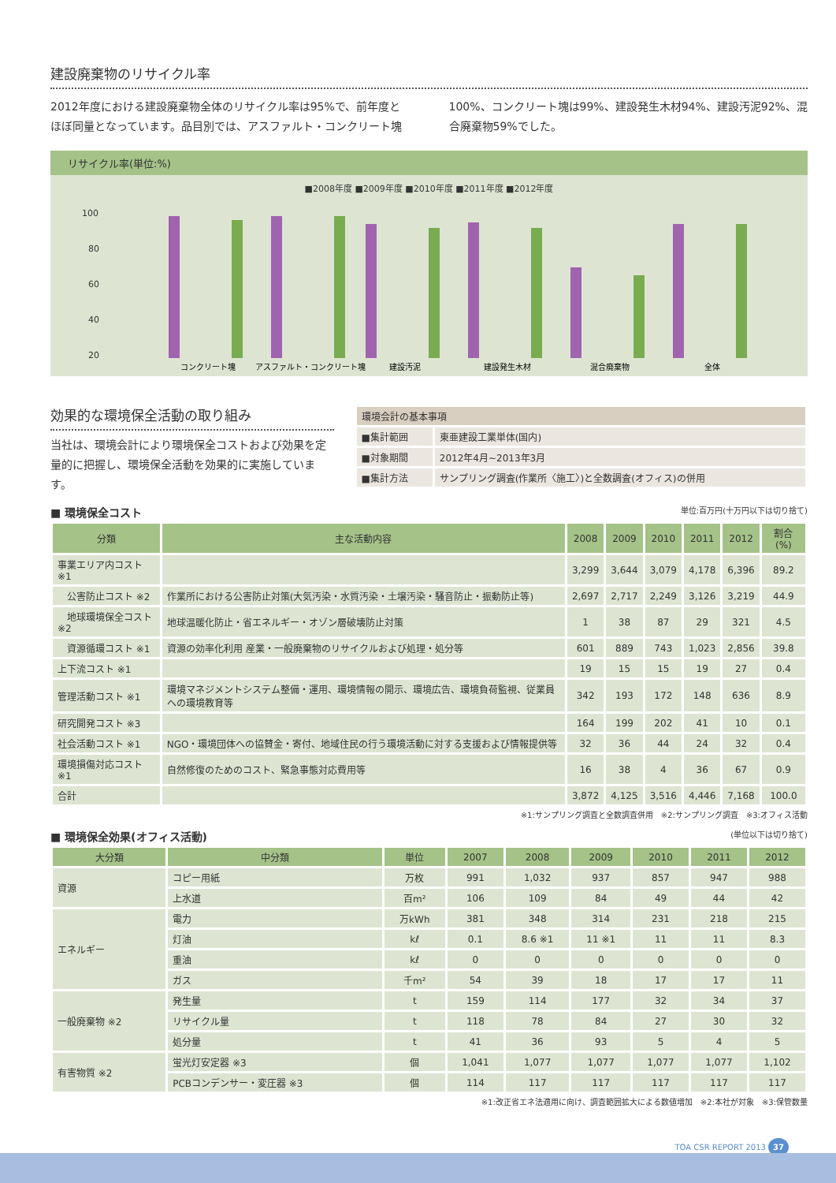建設廃棄物のリサイクル率
2012年度における建設廃棄物全体のリサイクル率は95%で、前年度とほぼ同量となっています。品目別では、アスファルト・コンクリート塊100%、コンクリート塊は99%、建設発生木材94%、建設汚泥92%、混合廃棄物59%でした。
リサイクル率(単位:%)
■2008年度 ■2009年度 ■2010年度 ■2011年度 ■2012年度
100
80
60
40
20
コンクリート塊
アスファルト・コンクリート塊
建設汚泥
建設発生木材
混合廃棄物
全体
効果的な環境保全活動の取り組み
当社は、環境会計により環境保全コストおよび効果を定量的に把握し、環境保全活動を効果的に実施しています。
| 環境会計の基本事項 | |
| --- | --- |
| ■集計範囲 | 東亜建設工業単体(国内) |
| ■対象期間 | 2012年4月~2013年3月 |
| ■集計方法 | サンプリング調査(作業所〈施工〉)と全数調査(オフィス)の併用 |
■ 環境保全コスト 単位:百万円(十万円以下は切り捨て)
| 分類 | 主な活動内容 | 2008 | 2009 | 2010 | 2011 | 2012 | 割合(%) |
| --- | --- | --- | --- | --- | --- | --- | --- |
| 事業エリア内コスト ※1 | | 3,299 | 3,644 | 3,079 | 4,178 | 6,396 | 89.2 |
| 公害防止コスト ※2 | 作業所における公害防止対策(大気汚染・水質汚染・土壌汚染・騒音防止・振動防止等) | 2,697 | 2,717 | 2,249 | 3,126 | 3,219 | 44.9 |
| 地球環境保全コスト ※2 | 地球温暖化防止・省エネルギー・オゾン層破壊防止対策 | 1 | 38 | 87 | 29 | 321 | 4.5 |
| 資源循環コスト ※1 | 資源の効率化利用 産業・一般廃棄物のリサイクルおよび処理・処分等 | 601 | 889 | 743 | 1,023 | 2,856 | 39.8 |
| 上下流コスト ※1 | | 19 | 15 | 15 | 19 | 27 | 0.4 |
| 管理活動コスト ※1 | 環境マネジメントシステム整備・運用、環境情報の開示、環境広告、環境負荷監視、従業員への環境教育等 | 342 | 193 | 172 | 148 | 636 | 8.9 |
| 研究開発コスト ※3 | | 164 | 199 | 202 | 41 | 10 | 0.1 |
| 社会活動コスト ※1 | NGO・環境団体への協賛金・寄付、地域住民の行う環境活動に対する支援および情報提供等 | 32 | 36 | 44 | 24 | 32 | 0.4 |
| 環境損傷対応コスト ※1 | 自然修復のためのコスト、緊急事態対応費用等 | 16 | 38 | 4 | 36 | 67 | 0.9 |
| 合計 | | 3,872 | 4,125 | 3,516 | 4,446 | 7,168 | 100.0 |
※1:サンプリング調査と全数調査併用　※2:サンプリング調査　※3:オフィス活動
■ 環境保全効果(オフィス活動) (単位以下は切り捨て)
| 大分類 | 中分類 | 単位 | 2007 | 2008 | 2009 | 2010 | 2011 | 2012 |
| --- | --- | --- | --- | --- | --- | --- | --- | --- |
| 資源 | コピー用紙 | 万枚 | 991 | 1,032 | 937 | 857 | 947 | 988 |
| | 上水道 | 百m² | 106 | 109 | 84 | 49 | 44 | 42 |
| エネルギー | 電力 | 万kWh | 381 | 348 | 314 | 231 | 218 | 215 |
| | 灯油 | kℓ | 0.1 | 8.6 ※1 | 11 ※1 | 11 | 11 | 8.3 |
| | 重油 | kℓ | 0 | 0 | 0 | 0 | 0 | 0 |
| | ガス | 千m² | 54 | 39 | 18 | 17 | 17 | 11 |
| 一般廃棄物 ※2 | 発生量 | t | 159 | 114 | 177 | 32 | 34 | 37 |
| | リサイクル量 | t | 118 | 78 | 84 | 27 | 30 | 32 |
| | 処分量 | t | 41 | 36 | 93 | 5 | 4 | 5 |
| 有害物質 ※2 | 蛍光灯安定器 ※3 | 個 | 1,041 | 1,077 | 1,077 | 1,077 | 1,077 | 1,102 |
| | PCBコンデンサー・変圧器 ※3 | 個 | 114 | 117 | 117 | 117 | 117 | 117 |
※1:改正省エネ法適用に向け、調査範囲拡大による数値増加　※2:本社が対象　※3:保管数量
TOA CSR REPORT 2013 37